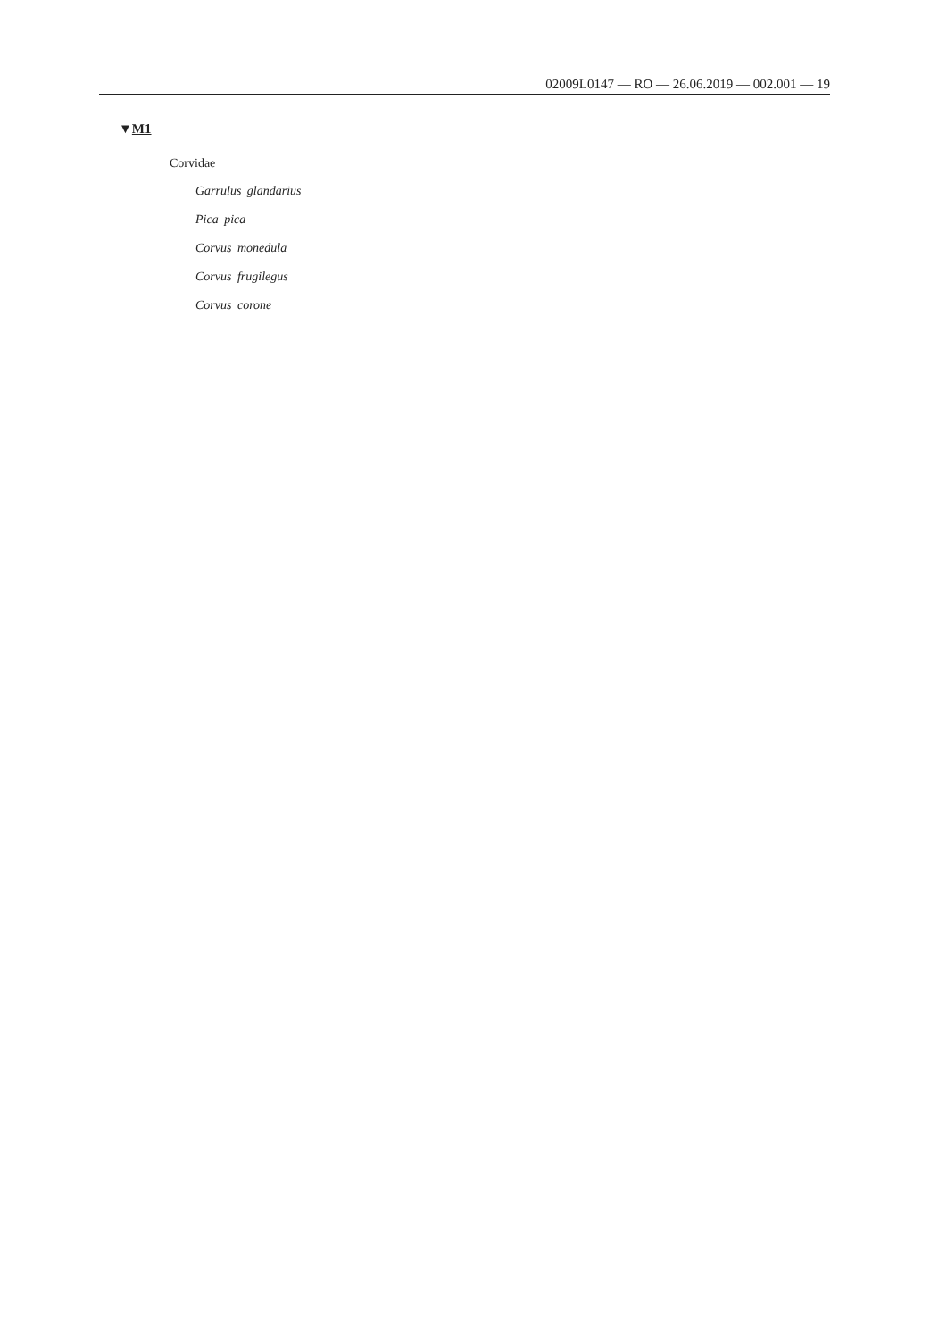02009L0147 — RO — 26.06.2019 — 002.001 — 19
▼M1
Corvidae
Garrulus glandarius
Pica pica
Corvus monedula
Corvus frugilegus
Corvus corone